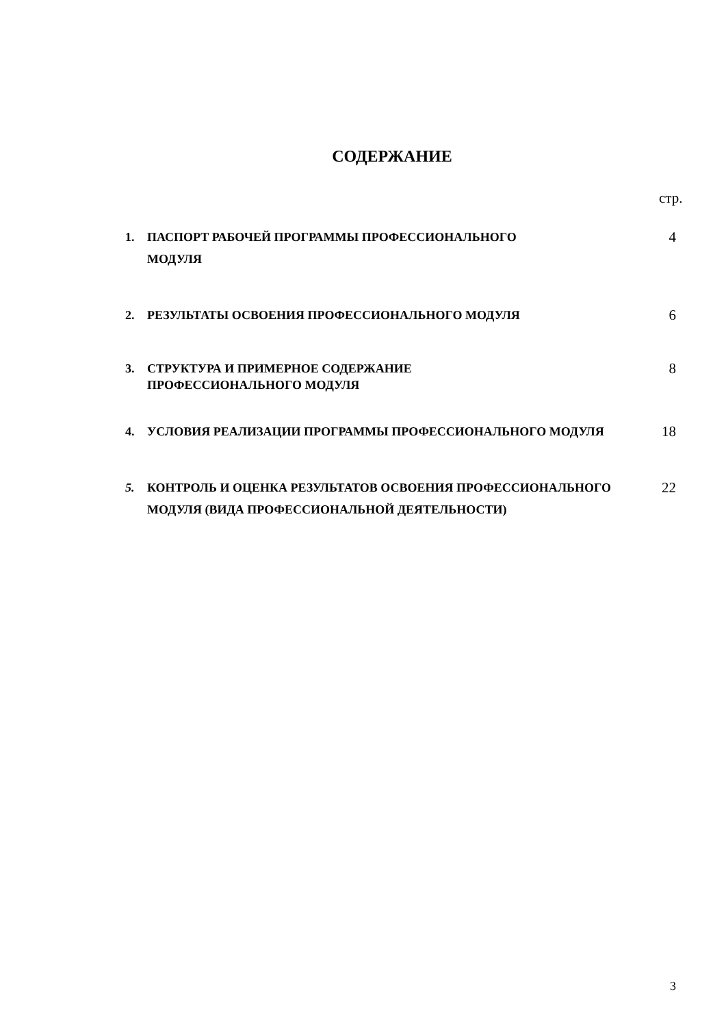СОДЕРЖАНИЕ
стр.
1. ПАСПОРТ РАБОЧЕЙ ПРОГРАММЫ ПРОФЕССИОНАЛЬНОГО МОДУЛЯ
4
2. РЕЗУЛЬТАТЫ ОСВОЕНИЯ ПРОФЕССИОНАЛЬНОГО МОДУЛЯ
6
3. СТРУКТУРА И ПРИМЕРНОЕ СОДЕРЖАНИЕ ПРОФЕССИОНАЛЬНОГО МОДУЛЯ
8
4. УСЛОВИЯ РЕАЛИЗАЦИИ ПРОГРАММЫ ПРОФЕССИОНАЛЬНОГО МОДУЛЯ
18
5. КОНТРОЛЬ И ОЦЕНКА РЕЗУЛЬТАТОВ ОСВОЕНИЯ ПРОФЕССИОНАЛЬНОГО МОДУЛЯ (ВИДА ПРОФЕССИОНАЛЬНОЙ ДЕЯТЕЛЬНОСТИ)
22
3